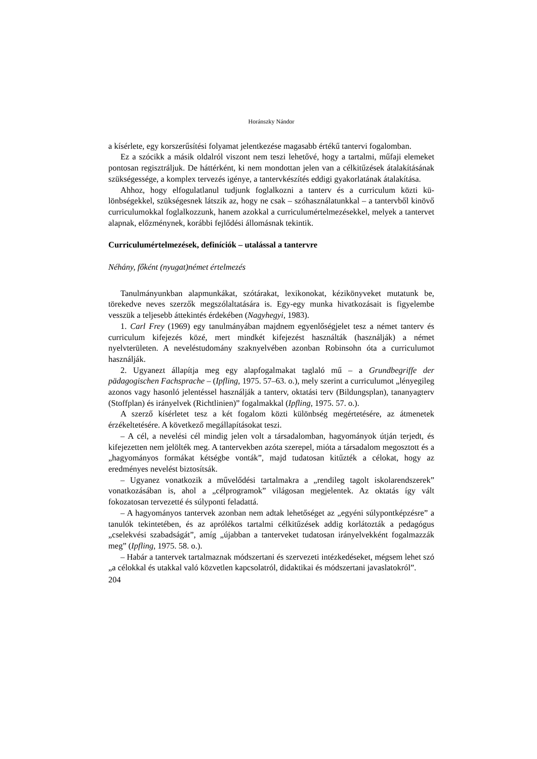Horánszky Nándor
a kísérlete, egy korszerűsítési folyamat jelentkezése magasabb értékű tantervi fogalom­ban.
Ez a szócikk a másik oldalról viszont nem teszi lehetővé, hogy a tartalmi, műfaji elemeket pontosan regisztráljuk. De háttérként, ki nem mondottan jelen van a cél­kitűzések átalakításának szükségessége, a komplex tervezés igénye, a tantervkészítés ed­digi gyakorlatának átalakítása.
Ahhoz, hogy elfogulatlanul tudjunk foglalkozni a tanterv és a curriculum közti kü­lönbségekkel, szükségesnek látszik az, hogy ne csak – szóhasználatunkkal – a tantervből kinövő curriculumokkal foglalkozzunk, hanem azokkal a curriculumértelmezésekkel, melyek a tantervet alapnak, előzménynek, korábbi fejlődési állomásnak tekintik.
Curriculumértelmezések, definíciók – utalással a tantervre
Néhány, főként (nyugat)német értelmezés
Tanulmányunkban alapmunkákat, szótárakat, lexikonokat, kézikönyveket mutatunk be, törekedve neves szerzők megszólaltatására is. Egy-egy munka hivatkozásait is figye­lembe vesszük a teljesebb áttekintés érdekében (Nagyhegyi, 1983).
1. Carl Frey (1969) egy tanulmányában majdnem egyenlőségjelet tesz a német tan­terv és curriculum kifejezés közé, mert mindkét kifejezést használták (használják) a né­met nyelvterületen. A neveléstudomány szaknyelvében azonban Robinsohn óta a curriculumot használják.
2. Ugyanezt állapítja meg egy alapfogalmakat taglaló mű – a Grundbegriffe der pädagogischen Fachsprache – (Ipfling, 1975. 57–63. o.), mely szerint a curriculumot „lényegileg azonos vagy hasonló jelentéssel használják a tanterv, oktatási terv (Bildungsplan), tananyagterv (Stoffplan) és irányelvek (Richtlinien)” fogalmakkal (Ipfling, 1975. 57. o.).
A szerző kísérletet tesz a két fogalom közti különbség megértetésére, az átmenetek érzékeltetésére. A következő megállapításokat teszi.
– A cél, a nevelési cél mindig jelen volt a társadalomban, hagyományok útján terjedt, és kifejezetten nem jelölték meg. A tantervekben azóta szerepel, mióta a társadalom megosztott és a „hagyományos formákat kétségbe vonták”, majd tudatosan kitűzték a cé­lokat, hogy az eredményes nevelést biztosítsák.
– Ugyanez vonatkozik a művelődési tartalmakra a „rendileg tagolt iskolarendszerek” vonatkozásában is, ahol a „célprogramok” világosan megjelentek. Az oktatás így vált fokozatosan tervezetté és súlyponti feladattá.
– A hagyományos tantervek azonban nem adtak lehetőséget az „egyéni súlypont­képzésre” a tanulók tekintetében, és az aprólékos tartalmi célkitűzések addig korlátozták a pedagógus „cselekvési szabadságát”, amíg „újabban a tanterveket tudatosan irányel­vekként fogalmazzák meg” (Ipfling, 1975. 58. o.).
– Habár a tantervek tartalmaznak módszertani és szervezeti intézkedéseket, mégsem lehet szó „a célokkal és utakkal való közvetlen kapcsolatról, didaktikai és módszertani javaslatokról”.
204